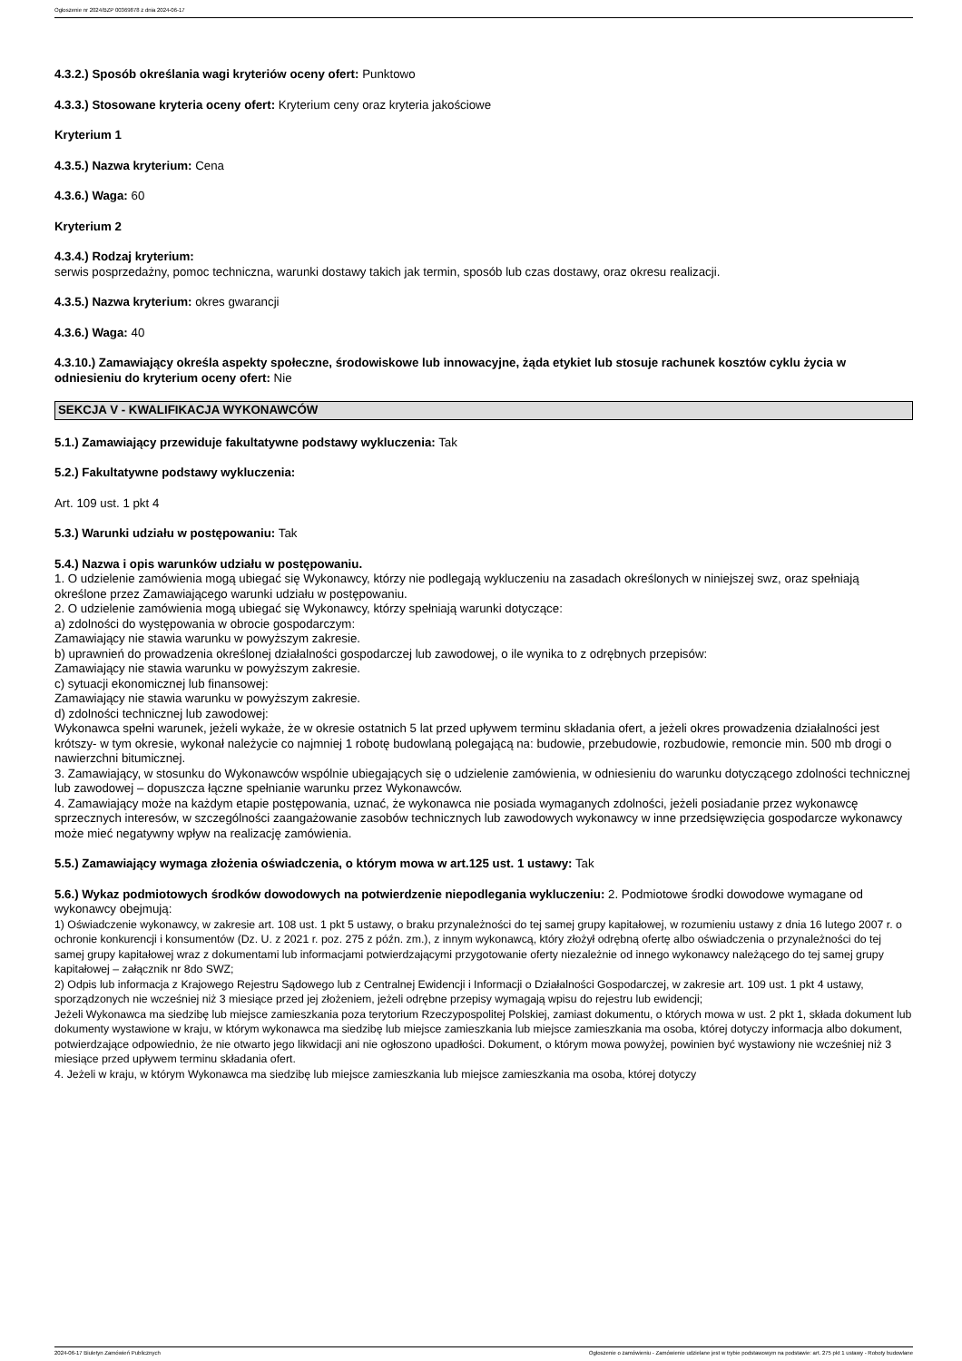Ogłoszenie nr 2024/BZP 00369878 z dnia 2024-06-17
4.3.2.) Sposób określania wagi kryteriów oceny ofert: Punktowo
4.3.3.) Stosowane kryteria oceny ofert: Kryterium ceny oraz kryteria jakościowe
Kryterium 1
4.3.5.) Nazwa kryterium: Cena
4.3.6.) Waga: 60
Kryterium 2
4.3.4.) Rodzaj kryterium:
serwis posprzedażny, pomoc techniczna, warunki dostawy takich jak termin, sposób lub czas dostawy, oraz okresu realizacji.
4.3.5.) Nazwa kryterium: okres gwarancji
4.3.6.) Waga: 40
4.3.10.) Zamawiający określa aspekty społeczne, środowiskowe lub innowacyjne, żąda etykiet lub stosuje rachunek kosztów cyklu życia w odniesieniu do kryterium oceny ofert: Nie
SEKCJA V - KWALIFIKACJA WYKONAWCÓW
5.1.) Zamawiający przewiduje fakultatywne podstawy wykluczenia: Tak
5.2.) Fakultatywne podstawy wykluczenia:
Art. 109 ust. 1 pkt 4
5.3.) Warunki udziału w postępowaniu: Tak
5.4.) Nazwa i opis warunków udziału w postępowaniu.
1. O udzielenie zamówienia mogą ubiegać się Wykonawcy, którzy nie podlegają wykluczeniu na zasadach określonych w niniejszej swz, oraz spełniają określone przez Zamawiającego warunki udziału w postępowaniu.
2. O udzielenie zamówienia mogą ubiegać się Wykonawcy, którzy spełniają warunki dotyczące:
a) zdolności do występowania w obrocie gospodarczym:
Zamawiający nie stawia warunku w powyższym zakresie.
b) uprawnień do prowadzenia określonej działalności gospodarczej lub zawodowej, o ile wynika to z odrębnych przepisów:
Zamawiający nie stawia warunku w powyższym zakresie.
c) sytuacji ekonomicznej lub finansowej:
Zamawiający nie stawia warunku w powyższym zakresie.
d) zdolności technicznej lub zawodowej:
Wykonawca spełni warunek, jeżeli wykaże, że w okresie ostatnich 5 lat przed upływem terminu składania ofert, a jeżeli okres prowadzenia działalności jest krótszy- w tym okresie, wykonał należycie co najmniej 1 robotę budowlaną polegającą na: budowie, przebudowie, rozbudowie, remoncie min. 500 mb drogi o nawierzchni bitumicznej.
3. Zamawiający, w stosunku do Wykonawców wspólnie ubiegających się o udzielenie zamówienia, w odniesieniu do warunku dotyczącego zdolności technicznej lub zawodowej – dopuszcza łączne spełnianie warunku przez Wykonawców.
4. Zamawiający może na każdym etapie postępowania, uznać, że wykonawca nie posiada wymaganych zdolności, jeżeli posiadanie przez wykonawcę sprzecznych interesów, w szczególności zaangażowanie zasobów technicznych lub zawodowych wykonawcy w inne przedsięwzięcia gospodarcze wykonawcy może mieć negatywny wpływ na realizację zamówienia.
5.5.) Zamawiający wymaga złożenia oświadczenia, o którym mowa w art.125 ust. 1 ustawy: Tak
5.6.) Wykaz podmiotowych środków dowodowych na potwierdzenie niepodlegania wykluczeniu: 2. Podmiotowe środki dowodowe wymagane od wykonawcy obejmują:
1) Oświadczenie wykonawcy, w zakresie art. 108 ust. 1 pkt 5 ustawy, o braku przynależności do tej samej grupy kapitałowej, w rozumieniu ustawy z dnia 16 lutego 2007 r. o ochronie konkurencji i konsumentów (Dz. U. z 2021 r. poz. 275 z późn. zm.), z innym wykonawcą, który złożył odrębną ofertę albo oświadczenia o przynależności do tej samej grupy kapitałowej wraz z dokumentami lub informacjami potwierdzającymi przygotowanie oferty niezależnie od innego wykonawcy należącego do tej samej grupy kapitałowej – załącznik nr 8do SWZ;
2) Odpis lub informacja z Krajowego Rejestru Sądowego lub z Centralnej Ewidencji i Informacji o Działalności Gospodarczej, w zakresie art. 109 ust. 1 pkt 4 ustawy, sporządzonych nie wcześniej niż 3 miesiące przed jej złożeniem, jeżeli odrębne przepisy wymagają wpisu do rejestru lub ewidencji;
Jeżeli Wykonawca ma siedzibę lub miejsce zamieszkania poza terytorium Rzeczypospolitej Polskiej, zamiast dokumentu, o których mowa w ust. 2 pkt 1, składa dokument lub dokumenty wystawione w kraju, w którym wykonawca ma siedzibę lub miejsce zamieszkania lub miejsce zamieszkania ma osoba, której dotyczy informacja albo dokument, potwierdzające odpowiednio, że nie otwarto jego likwidacji ani nie ogłoszono upadłości. Dokument, o którym mowa powyżej, powinien być wystawiony nie wcześniej niż 3 miesiące przed upływem terminu składania ofert.
4. Jeżeli w kraju, w którym Wykonawca ma siedzibę lub miejsce zamieszkania lub miejsce zamieszkania ma osoba, której dotyczy
2024-06-17 Biuletyn Zamówień Publicznych Ogłoszenie o zamówieniu - Zamówienie udzielane jest w trybie podstawowym na podstawie: art. 275 pkt 1 ustawy - Roboty budowlane